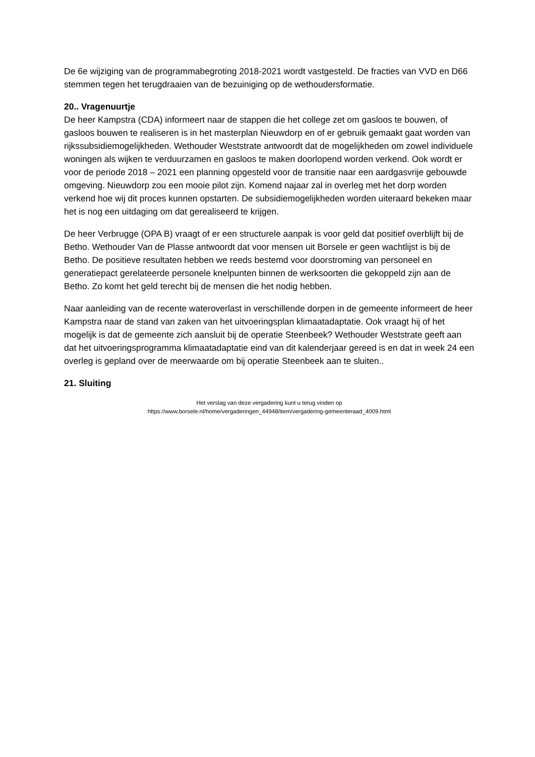De 6e wijziging van de programmabegroting 2018-2021 wordt vastgesteld. De fracties van VVD en D66 stemmen tegen het terugdraaien van de bezuiniging op de wethoudersformatie.
20.. Vragenuurtje
De heer Kampstra (CDA) informeert naar de stappen die het college zet om gasloos te bouwen, of gasloos bouwen te realiseren is in het masterplan Nieuwdorp en of er gebruik gemaakt gaat worden van rijkssubsidiemogelijkheden. Wethouder Weststrate antwoordt dat de mogelijkheden om zowel individuele woningen als wijken te verduurzamen en gasloos te maken doorlopend worden verkend. Ook wordt er voor de periode 2018 – 2021 een planning opgesteld voor de transitie naar een aardgasvrije gebouwde omgeving. Nieuwdorp zou een mooie pilot zijn. Komend najaar zal in overleg met het dorp worden verkend hoe wij dit proces kunnen opstarten. De subsidiemogelijkheden worden uiteraard bekeken maar het is nog een uitdaging om dat gerealiseerd te krijgen.
De heer Verbrugge (OPA B) vraagt of er een structurele aanpak is voor geld dat positief overblijft bij de Betho. Wethouder Van de Plasse antwoordt dat voor mensen uit Borsele er geen wachtlijst is bij de Betho. De positieve resultaten hebben we reeds bestemd voor doorstroming van personeel en generatiepact gerelateerde personele knelpunten binnen de werksoorten die gekoppeld zijn aan de Betho. Zo komt het geld terecht bij de mensen die het nodig hebben.
Naar aanleiding van de recente wateroverlast in verschillende dorpen in de gemeente informeert de heer Kampstra naar de stand van zaken van het uitvoeringsplan klimaatadaptatie. Ook vraagt hij of het mogelijk is dat de gemeente zich aansluit bij de operatie Steenbeek? Wethouder Weststrate geeft aan dat het uitvoeringsprogramma klimaatadaptatie eind van dit kalenderjaar gereed is en dat in week 24 een overleg is gepland over de meerwaarde om bij operatie Steenbeek aan te sluiten..
21. Sluiting
Het verslag van deze vergadering kunt u terug vinden op
https://www.borsele.nl/home/vergaderingen_44948/item/vergadering-gemeenteraad_4009.html